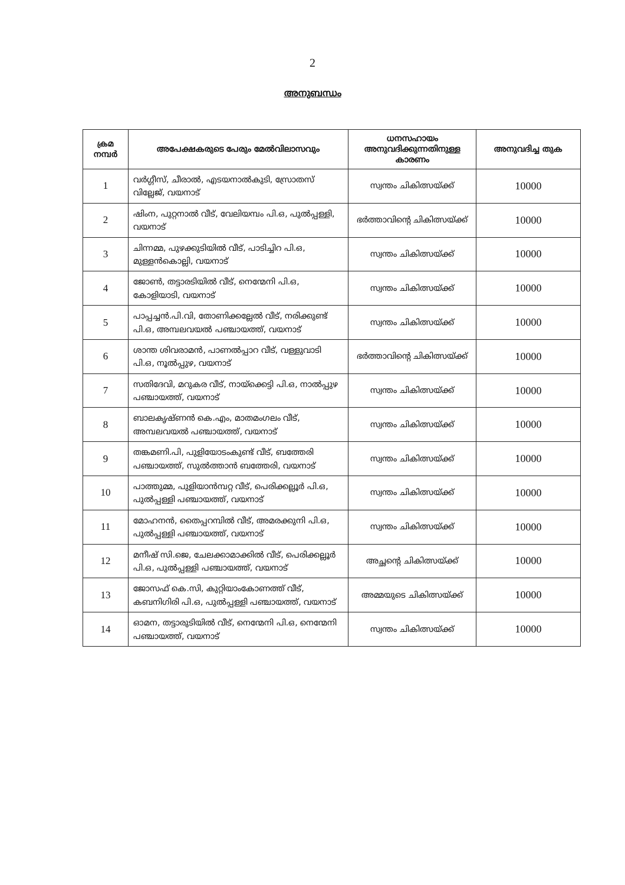2
അനുബന്ധം
| ക്രമ നമ്പർ | അപേക്ഷകരുടെ പേരും മേൽവിലാസവും | ധനസഹായം അനുവദിക്കുന്നതിനുള്ള കാരണം | അനുവദിച്ച തുക |
| --- | --- | --- | --- |
| 1 | വർഗ്ഗീസ്, ചീരാൽ, എടയനാൽകുടി, സ്രോതസ് വില്ലേജ്, വയനാട് | സ്വന്തം ചികിത്സയ്ക്ക് | 10000 |
| 2 | ഷിംന, പുറ്റനാൽ വീട്, വേലിയമ്പം പി.ഒ, പുൽപ്പള്ളി, വയനാട് | ഭർത്താവിന്റെ ചികിത്സയ്ക്ക് | 10000 |
| 3 | ചിന്നമ്മ, പുഴക്കുടിയിൽ വീട്, പാടിച്ചിറ പി.ഒ, മുള്ളൻകൊല്ലി, വയനാട് | സ്വന്തം ചികിത്സയ്ക്ക് | 10000 |
| 4 | ജോൺ, തട്ടാരടിയിൽ വീട്, നെന്മേനി പി.ഒ, കോളിയാടി, വയനാട് | സ്വന്തം ചികിത്സയ്ക്ക് | 10000 |
| 5 | പാപ്പച്ചൻ.പി.വി, തോണിക്കല്ലേൽ വീട്, നരിക്കുണ്ട് പി.ഒ, അമ്പലവയൽ പഞ്ചായത്ത്, വയനാട് | സ്വന്തം ചികിത്സയ്ക്ക് | 10000 |
| 6 | ശാന്ത ശിവരാമൻ, പാണൽപ്പാറ വീട്, വള്ളുവാടി പി.ഒ, നൂൽപ്പുഴ, വയനാട് | ഭർത്താവിന്റെ ചികിത്സയ്ക്ക് | 10000 |
| 7 | സതിദേവി, മറുകര വീട്, നായ്ക്കെട്ടി പി.ഒ, നാൽപ്പുഴ പഞ്ചായത്ത്, വയനാട് | സ്വന്തം ചികിത്സയ്ക്ക് | 10000 |
| 8 | ബാലകൃഷ്ണൻ കെ.എം, മാതമംഗലം വീട്, അമ്പലവയൽ പഞ്ചായത്ത്, വയനാട് | സ്വന്തം ചികിത്സയ്ക്ക് | 10000 |
| 9 | തങ്കമണി.പി, പുളിയോടംകുണ്ട് വീട്, ബത്തേരി പഞ്ചായത്ത്, സുൽത്താൻ ബത്തേരി, വയനാട് | സ്വന്തം ചികിത്സയ്ക്ക് | 10000 |
| 10 | പാത്തുമ്മ, പുളിയാൻമ്പറ്റ വീട്, പെരിക്കല്ലൂർ പി.ഒ, പുൽപ്പള്ളി പഞ്ചായത്ത്, വയനാട് | സ്വന്തം ചികിത്സയ്ക്ക് | 10000 |
| 11 | മോഹനൻ, തൈപ്പറമ്പിൽ വീട്, അമരക്കുനി പി.ഒ, പുൽപ്പള്ളി പഞ്ചായത്ത്, വയനാട് | സ്വന്തം ചികിത്സയ്ക്ക് | 10000 |
| 12 | മനീഷ് സി.ജെ, ചേലക്കാമാക്കിൽ വീട്, പെരിക്കല്ലൂർ പി.ഒ, പുൽപ്പള്ളി പഞ്ചായത്ത്, വയനാട് | അച്ഛന്റെ ചികിത്സയ്ക്ക് | 10000 |
| 13 | ജോസഫ് കെ.സി, കുറ്റിയാംകോണത്ത് വീട്, കബനിഗിരി പി.ഒ, പുൽപ്പള്ളി പഞ്ചായത്ത്, വയനാട് | അമ്മയുടെ ചികിത്സയ്ക്ക് | 10000 |
| 14 | ഓമന, തട്ടാരുടിയിൽ വീട്, നെന്മേനി പി.ഒ, നെന്മേനി പഞ്ചായത്ത്, വയനാട് | സ്വന്തം ചികിത്സയ്ക്ക് | 10000 |